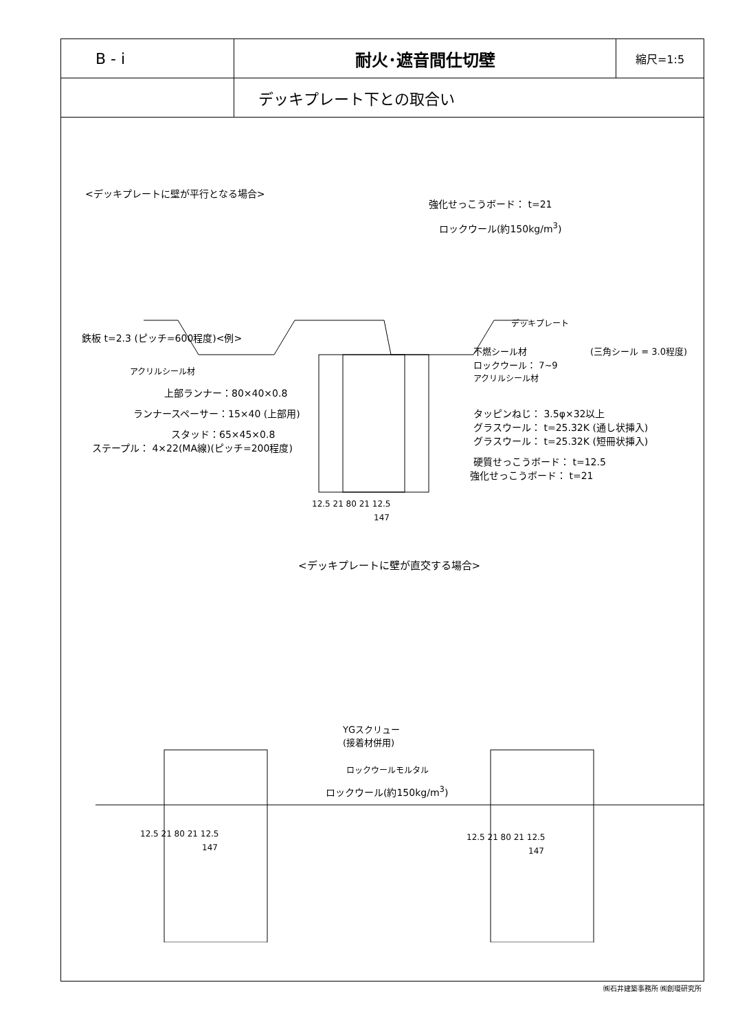| B - i | 耐火･遮音間仕切壁 | 縮尺=1:5 |
| | デッキプレート下との取合い | |
<デッキプレートに壁が平行となる場合>
強化せっこうボード： t=21
ロックウール(約150kg/m<sup>3</sup>)
デッキプレート
鉄板 t=2.3 (ピッチ=600程度)<例>
不燃シール材 (三角シール = 3.0程度)
ロックウール： 7~9
アクリルシール材
アクリルシール材
上部ランナー：80×40×0.8
ランナースペーサー：15×40 (上部用)
スタッド：65×45×0.8
ステープル： 4×22(MA線)(ピッチ=200程度)
タッピンねじ： 3.5φ×32以上
グラスウール： t=25.32K (通し状挿入)
グラスウール： t=25.32K (短冊状挿入)
硬質せっこうボード： t=12.5
強化せっこうボード： t=21
12.5 21 80 21 12.5
147
<デッキプレートに壁が直交する場合>
YGスクリュー
(接着材併用)
ロックウールモルタル
ロックウール(約150kg/m<sup>3</sup>)
12.5 21 80 21 12.5
147
12.5 21 80 21 12.5
147
㈱石井建築事務所 ㈱創環研究所